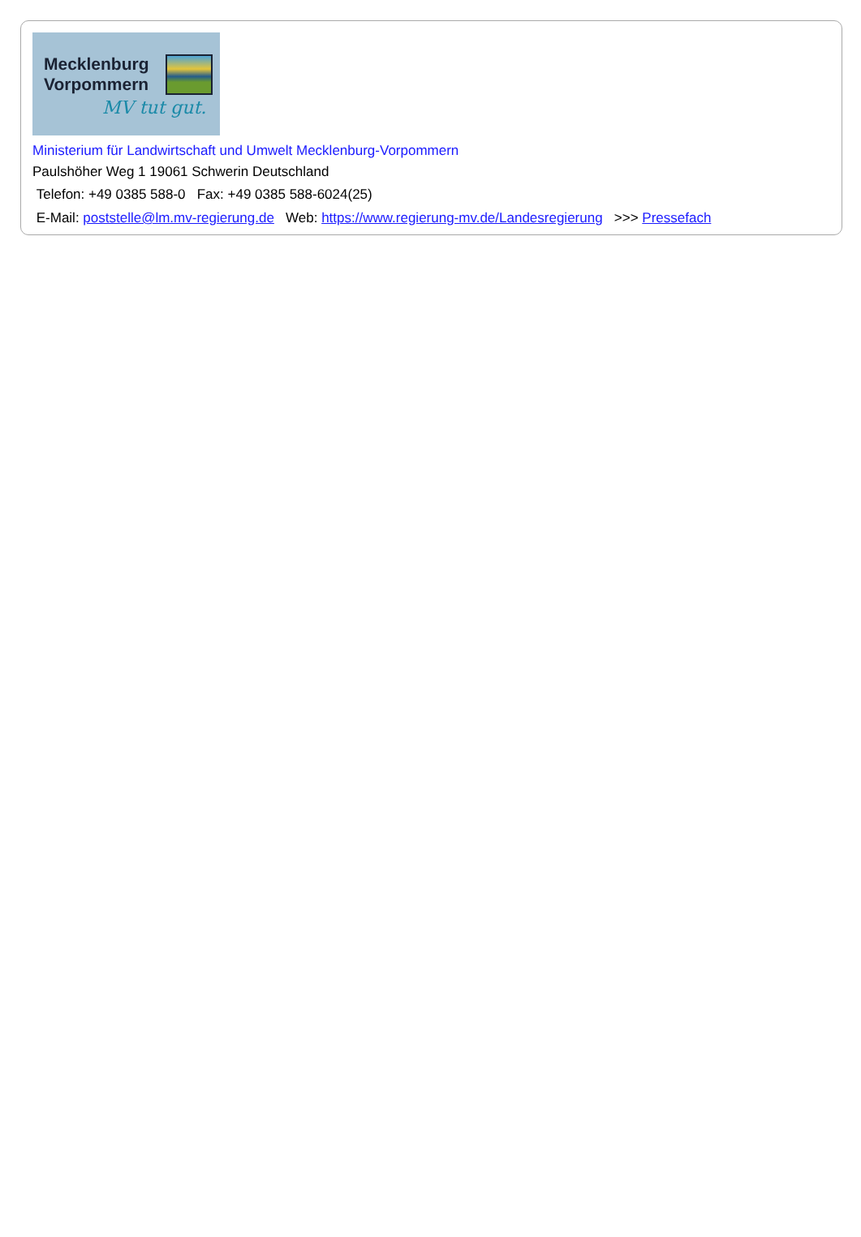Mecklenburg
Vorpommern
MV tut gut.
Ministerium für Landwirtschaft und Umwelt Mecklenburg-Vorpommern
Paulshöher Weg 1 19061 Schwerin Deutschland
Telefon: +49 0385 588-0 Fax: +49 0385 588-6024(25)
E-Mail: poststelle@lm.mv-regierung.de Web: https://www.regierung-mv.de/Landesregierung >>> Pressefach